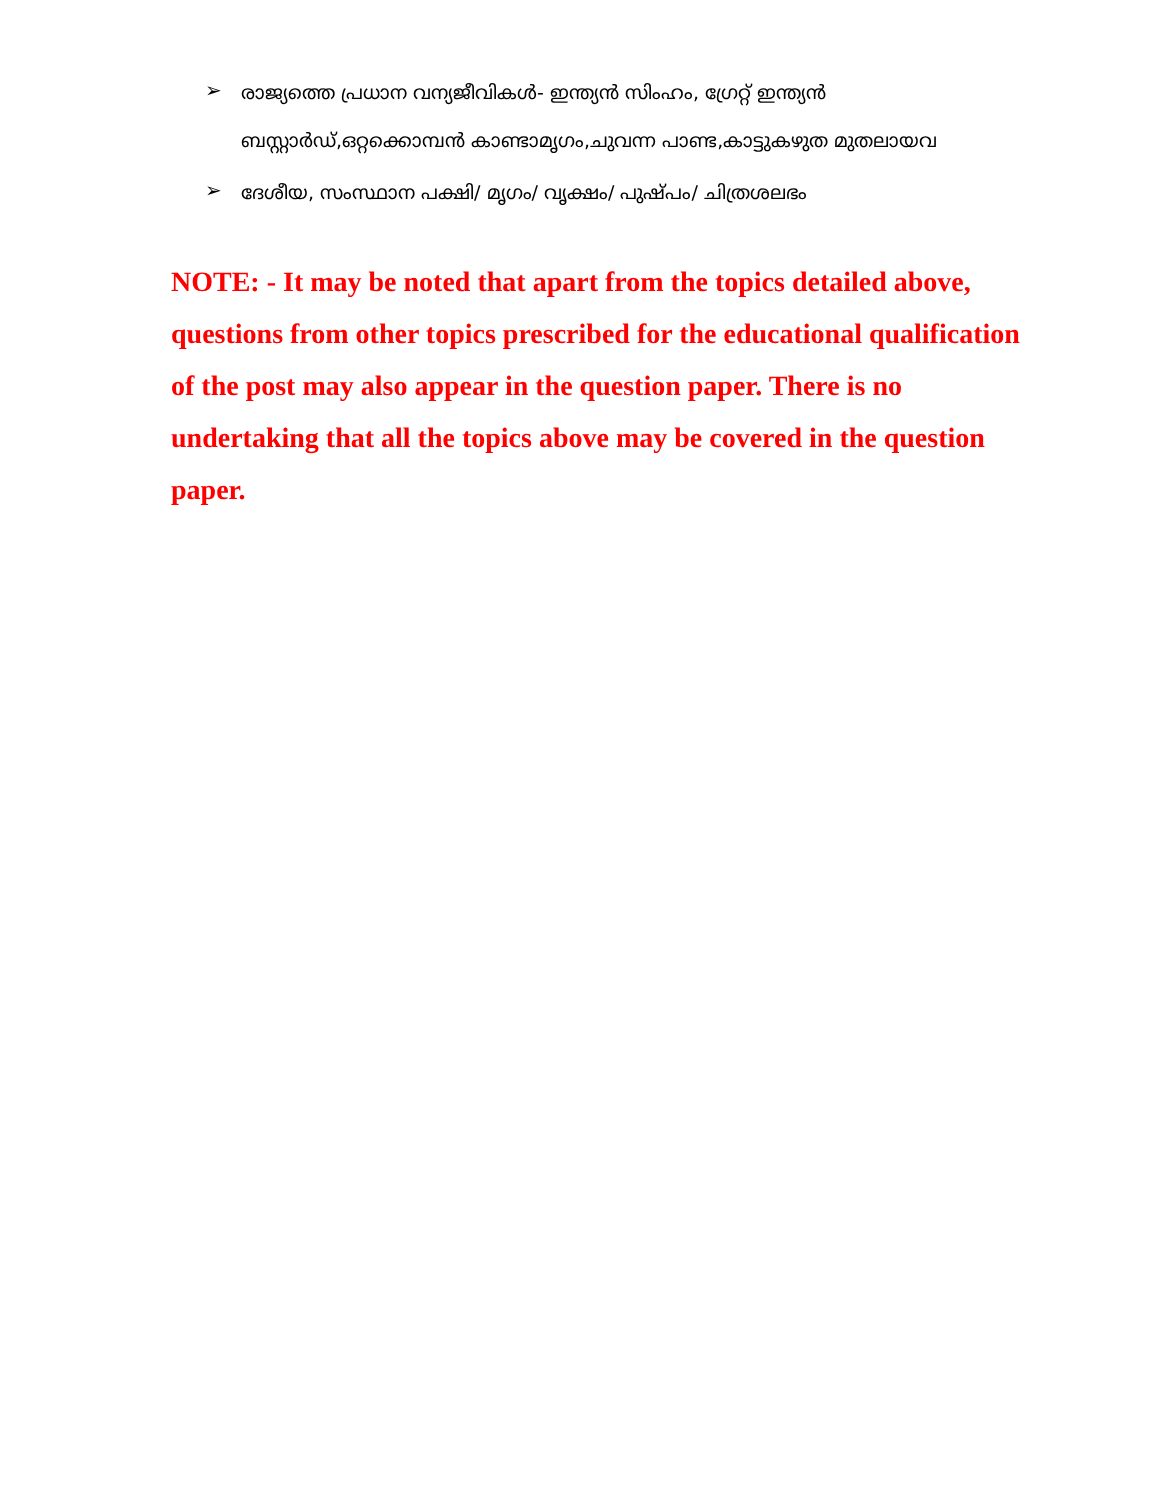➢ രാജ്യത്തെ പ്രധാന വന്യജീവികൾ- ഇന്ത്യൻ സിംഹം, ഗ്രേറ്റ് ഇന്ത്യൻ ബസ്റ്റാർഡ്,ഒറ്റക്കൊമ്പൻ കാണ്ടാമൃഗം,ചുവന്ന പാണ്ട,കാട്ടുകഴുത മുതലായവ
➢ ദേശീയ, സംസ്ഥാന പക്ഷി/ മൃഗം/ വൃക്ഷം/ പുഷ്പം/ ചിത്രശലഭം
NOTE: - It may be noted that apart from the topics detailed above, questions from other topics prescribed for the educational qualification of the post may also appear in the question paper. There is no undertaking that all the topics above may be covered in the question paper.